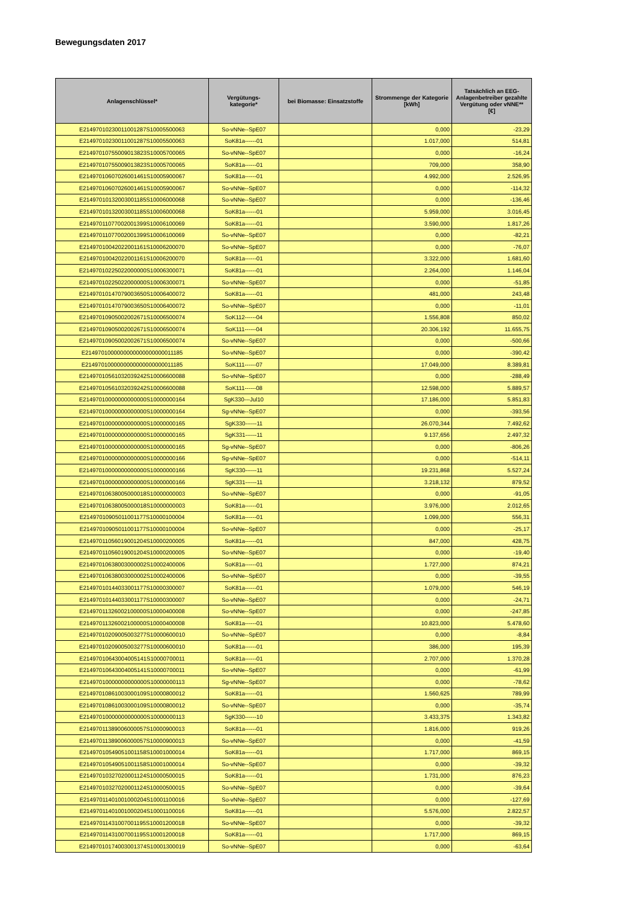Bewegungsdaten 2017
| Anlagenschlüssel* | Vergütungs- kategorie* | bei Biomasse: Einsatzstoffe | Strommenge der Kategorie [kWh] | Tatsächlich an EEG-Anlagenbetreiber gezahlte Vergütung oder vNNE** [€] |
| --- | --- | --- | --- | --- |
| E21497010230011001287S10005500063 | So-vNNe--SpE07 | | 0,000 | -23,29 |
| E21497010230011001287S10005500063 | SoK81a------01 | | 1.017,000 | 514,81 |
| E21497010755009013823S10005700065 | So-vNNe--SpE07 | | 0,000 | -16,24 |
| E21497010755009013823S10005700065 | SoK81a------01 | | 709,000 | 358,90 |
| E21497010607026001461S10005900067 | SoK81a------01 | | 4.992,000 | 2.526,95 |
| E21497010607026001461S10005900067 | So-vNNe--SpE07 | | 0,000 | -114,32 |
| E21497010132003001185S10006000068 | So-vNNe--SpE07 | | 0,000 | -136,46 |
| E21497010132003001185S10006000068 | SoK81a------01 | | 5.959,000 | 3.016,45 |
| E21497011077002001399S10006100069 | SoK81a------01 | | 3.590,000 | 1.817,26 |
| E21497011077002001399S10006100069 | So-vNNe--SpE07 | | 0,000 | -82,21 |
| E21497010042022001161S10006200070 | So-vNNe--SpE07 | | 0,000 | -76,07 |
| E21497010042022001161S10006200070 | SoK81a------01 | | 3.322,000 | 1.681,60 |
| E21497010225022000000S10006300071 | SoK81a------01 | | 2.264,000 | 1.146,04 |
| E21497010225022000000S10006300071 | So-vNNe--SpE07 | | 0,000 | -51,85 |
| E21497010147079003650S10006400072 | SoK81a------01 | | 481,000 | 243,48 |
| E21497010147079003650S10006400072 | So-vNNe--SpE07 | | 0,000 | -11,01 |
| E21497010905002002671S10006500074 | SoK112------04 | | 1.556,808 | 850,02 |
| E21497010905002002671S10006500074 | SoK111------04 | | 20.306,192 | 11.655,75 |
| E21497010905002002671S10006500074 | So-vNNe--SpE07 | | 0,000 | -500,66 |
| E2149701000000000000000000011185 | So-vNNe--SpE07 | | 0,000 | -390,42 |
| E2149701000000000000000000011185 | SoK111------07 | | 17.049,000 | 8.389,81 |
| E21497010561032039242S10006600088 | So-vNNe--SpE07 | | 0,000 | -288,49 |
| E21497010561032039242S10006600088 | SoK111------08 | | 12.598,000 | 5.889,57 |
| E21497010000000000000S10000000164 | SgK330---Jul10 | | 17.186,000 | 5.851,83 |
| E21497010000000000000S10000000164 | Sg-vNNe--SpE07 | | 0,000 | -393,56 |
| E21497010000000000000S10000000165 | SgK330------11 | | 26.070,344 | 7.492,62 |
| E21497010000000000000S10000000165 | SgK331------11 | | 9.137,656 | 2.497,32 |
| E21497010000000000000S10000000165 | Sg-vNNe--SpE07 | | 0,000 | -806,26 |
| E21497010000000000000S10000000166 | Sg-vNNe--SpE07 | | 0,000 | -514,11 |
| E21497010000000000000S10000000166 | SgK330------11 | | 19.231,868 | 5.527,24 |
| E21497010000000000000S10000000166 | SgK331------11 | | 3.218,132 | 879,52 |
| E21497010638005000018S10000000003 | So-vNNe--SpE07 | | 0,000 | -91,05 |
| E21497010638005000018S10000000003 | SoK81a------01 | | 3.976,000 | 2.012,65 |
| E21497010905011001177S10000100004 | SoK81a------01 | | 1.099,000 | 556,31 |
| E21497010905011001177S10000100004 | So-vNNe--SpE07 | | 0,000 | -25,17 |
| E21497011056019001204S10000200005 | SoK81a------01 | | 847,000 | 428,75 |
| E21497011056019001204S10000200005 | So-vNNe--SpE07 | | 0,000 | -19,40 |
| E21497010638003000002S10002400006 | SoK81a------01 | | 1.727,000 | 874,21 |
| E21497010638003000002S10002400006 | So-vNNe--SpE07 | | 0,000 | -39,55 |
| E21497010144033001177S10000300007 | SoK81a------01 | | 1.079,000 | 546,19 |
| E21497010144033001177S10000300007 | So-vNNe--SpE07 | | 0,000 | -24,71 |
| E21497011326002100000S10000400008 | So-vNNe--SpE07 | | 0,000 | -247,85 |
| E21497011326002100000S10000400008 | SoK81a------01 | | 10.823,000 | 5.478,60 |
| E21497010209005003277S10000600010 | So-vNNe--SpE07 | | 0,000 | -8,84 |
| E21497010209005003277S10000600010 | SoK81a------01 | | 386,000 | 195,39 |
| E21497010643004005141S10000700011 | SoK81a------01 | | 2.707,000 | 1.370,28 |
| E21497010643004005141S10000700011 | So-vNNe--SpE07 | | 0,000 | -61,99 |
| E21497010000000000000S10000000113 | Sg-vNNe--SpE07 | | 0,000 | -78,62 |
| E21497010861003000109S10000800012 | SoK81a------01 | | 1.560,625 | 789,99 |
| E21497010861003000109S10000800012 | So-vNNe--SpE07 | | 0,000 | -35,74 |
| E21497010000000000000S10000000113 | SgK330------10 | | 3.433,375 | 1.343,82 |
| E21497011389006000057S10000900013 | SoK81a------01 | | 1.816,000 | 919,26 |
| E21497011389006000057S10000900013 | So-vNNe--SpE07 | | 0,000 | -41,59 |
| E21497010549051001158S10001000014 | SoK81a------01 | | 1.717,000 | 869,15 |
| E21497010549051001158S10001000014 | So-vNNe--SpE07 | | 0,000 | -39,32 |
| E21497010327020001124S10000500015 | SoK81a------01 | | 1.731,000 | 876,23 |
| E21497010327020001124S10000500015 | So-vNNe--SpE07 | | 0,000 | -39,64 |
| E21497011401001000204S10001100016 | So-vNNe--SpE07 | | 0,000 | -127,69 |
| E21497011401001000204S10001100016 | SoK81a------01 | | 5.576,000 | 2.822,57 |
| E21497011431007001195S10001200018 | So-vNNe--SpE07 | | 0,000 | -39,32 |
| E21497011431007001195S10001200018 | SoK81a------01 | | 1.717,000 | 869,15 |
| E21497010174003001374S10001300019 | So-vNNe--SpE07 | | 0,000 | -63,64 |